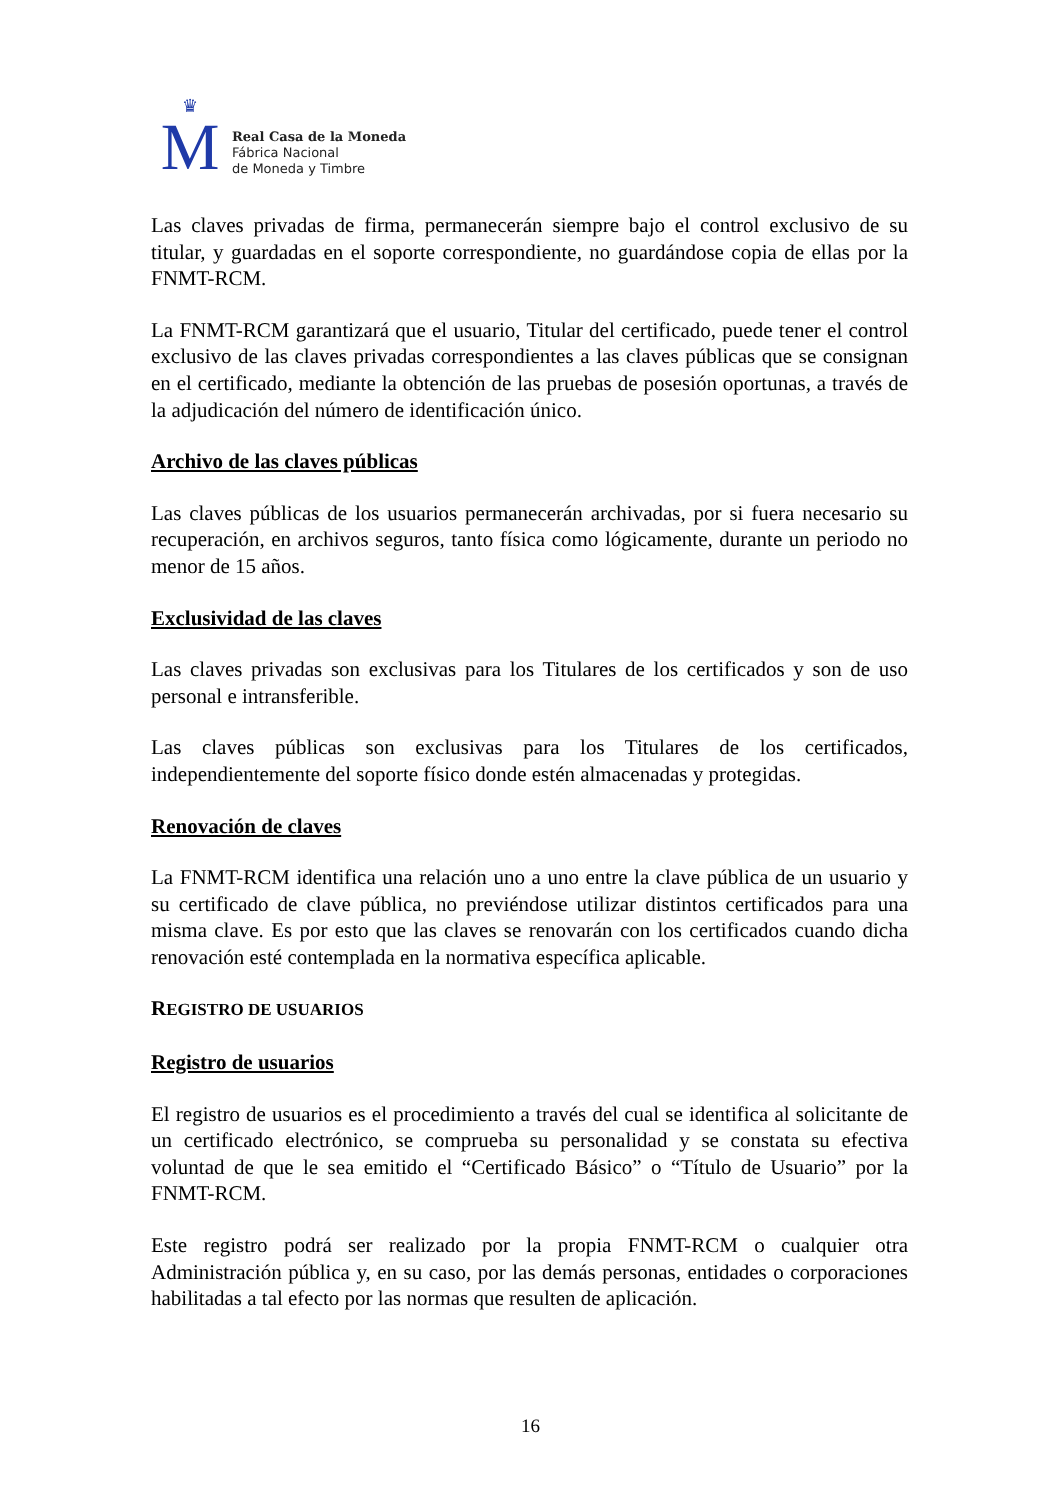♛
M
Real Casa de la Moneda
Fábrica Nacional
de Moneda y Timbre
Las claves privadas de firma, permanecerán siempre bajo el control exclusivo de su titular, y guardadas en el soporte correspondiente, no guardándose copia de ellas por la FNMT-RCM.
La FNMT-RCM garantizará que el usuario, Titular del certificado, puede tener el control exclusivo de las claves privadas correspondientes a las claves públicas que se consignan en el certificado, mediante la obtención de las pruebas de posesión oportunas, a través de la adjudicación del número de identificación único.
Archivo de las claves públicas
Las claves públicas de los usuarios permanecerán archivadas, por si fuera necesario su recuperación, en archivos seguros, tanto física como lógicamente, durante un periodo no menor de 15 años.
Exclusividad de las claves
Las claves privadas son exclusivas para los Titulares de los certificados y son de uso personal e intransferible.
Las claves públicas son exclusivas para los Titulares de los certificados, independientemente del soporte físico donde estén almacenadas y protegidas.
Renovación de claves
La FNMT-RCM identifica una relación uno a uno entre la clave pública de un usuario y su certificado de clave pública, no previéndose utilizar distintos certificados para una misma clave. Es por esto que las claves se renovarán con los certificados cuando dicha renovación esté contemplada en la normativa específica aplicable.
REGISTRO DE USUARIOS
Registro de usuarios
El registro de usuarios es el procedimiento a través del cual se identifica al solicitante de un certificado electrónico, se comprueba su personalidad y se constata su efectiva voluntad de que le sea emitido el “Certificado Básico” o “Título de Usuario” por la FNMT-RCM.
Este registro podrá ser realizado por la propia FNMT-RCM o cualquier otra Administración pública y, en su caso, por las demás personas, entidades o corporaciones habilitadas a tal efecto por las normas que resulten de aplicación.
16